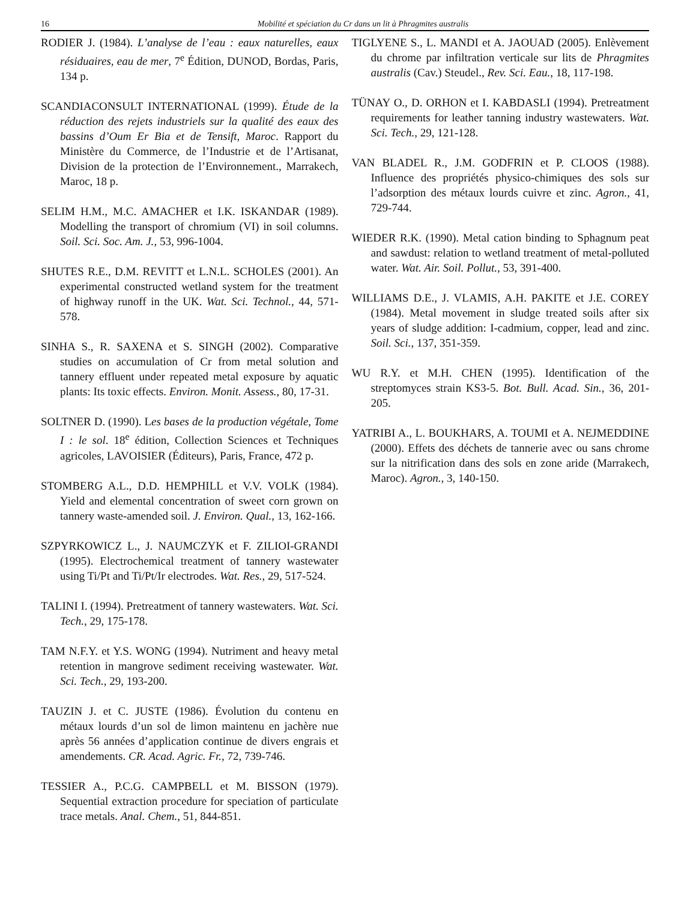16 Mobilité et spéciation du Cr dans un lit à Phragmites australis
RODIER J. (1984). L’analyse de l’eau : eaux naturelles, eaux résiduaires, eau de mer, 7<sup>e</sup> Édition, DUNOD, Bordas, Paris, 134 p.
SCANDIACONSULT INTERNATIONAL (1999). Étude de la réduction des rejets industriels sur la qualité des eaux des bassins d’Oum Er Bia et de Tensift, Maroc. Rapport du Ministère du Commerce, de l’Industrie et de l’Artisanat, Division de la protection de l’Environnement., Marrakech, Maroc, 18 p.
SELIM H.M., M.C. AMACHER et I.K. ISKANDAR (1989). Modelling the transport of chromium (VI) in soil columns. Soil. Sci. Soc. Am. J., 53, 996-1004.
SHUTES R.E., D.M. REVITT et L.N.L. SCHOLES (2001). An experimental constructed wetland system for the treatment of highway runoff in the UK. Wat. Sci. Technol., 44, 571-578.
SINHA S., R. SAXENA et S. SINGH (2002). Comparative studies on accumulation of Cr from metal solution and tannery effluent under repeated metal exposure by aquatic plants: Its toxic effects. Environ. Monit. Assess., 80, 17-31.
SOLTNER D. (1990). Les bases de la production végétale, Tome I : le sol. 18<sup>e</sup> édition, Collection Sciences et Techniques agricoles, LAVOISIER (Éditeurs), Paris, France, 472 p.
STOMBERG A.L., D.D. HEMPHILL et V.V. VOLK (1984). Yield and elemental concentration of sweet corn grown on tannery waste-amended soil. J. Environ. Qual., 13, 162-166.
SZPYRKOWICZ L., J. NAUMCZYK et F. ZILIOI-GRANDI (1995). Electrochemical treatment of tannery wastewater using Ti/Pt and Ti/Pt/Ir electrodes. Wat. Res., 29, 517-524.
TALINI I. (1994). Pretreatment of tannery wastewaters. Wat. Sci. Tech., 29, 175-178.
TAM N.F.Y. et Y.S. WONG (1994). Nutriment and heavy metal retention in mangrove sediment receiving wastewater. Wat. Sci. Tech., 29, 193-200.
TAUZIN J. et C. JUSTE (1986). Évolution du contenu en métaux lourds d’un sol de limon maintenu en jachère nue après 56 années d’application continue de divers engrais et amendements. CR. Acad. Agric. Fr., 72, 739-746.
TESSIER A., P.C.G. CAMPBELL et M. BISSON (1979). Sequential extraction procedure for speciation of particulate trace metals. Anal. Chem., 51, 844-851.
TIGLYENE S., L. MANDI et A. JAOUAD (2005). Enlèvement du chrome par infiltration verticale sur lits de Phragmites australis (Cav.) Steudel., Rev. Sci. Eau., 18, 117-198.
TÜNAY O., D. ORHON et I. KABDASLI (1994). Pretreatment requirements for leather tanning industry wastewaters. Wat. Sci. Tech., 29, 121-128.
VAN BLADEL R., J.M. GODFRIN et P. CLOOS (1988). Influence des propriétés physico-chimiques des sols sur l’adsorption des métaux lourds cuivre et zinc. Agron., 41, 729-744.
WIEDER R.K. (1990). Metal cation binding to Sphagnum peat and sawdust: relation to wetland treatment of metal-polluted water. Wat. Air. Soil. Pollut., 53, 391-400.
WILLIAMS D.E., J. VLAMIS, A.H. PAKITE et J.E. COREY (1984). Metal movement in sludge treated soils after six years of sludge addition: I-cadmium, copper, lead and zinc. Soil. Sci., 137, 351-359.
WU R.Y. et M.H. CHEN (1995). Identification of the streptomyces strain KS3-5. Bot. Bull. Acad. Sin., 36, 201-205.
YATRIBI A., L. BOUKHARS, A. TOUMI et A. NEJMEDDINE (2000). Effets des déchets de tannerie avec ou sans chrome sur la nitrification dans des sols en zone aride (Marrakech, Maroc). Agron., 3, 140-150.